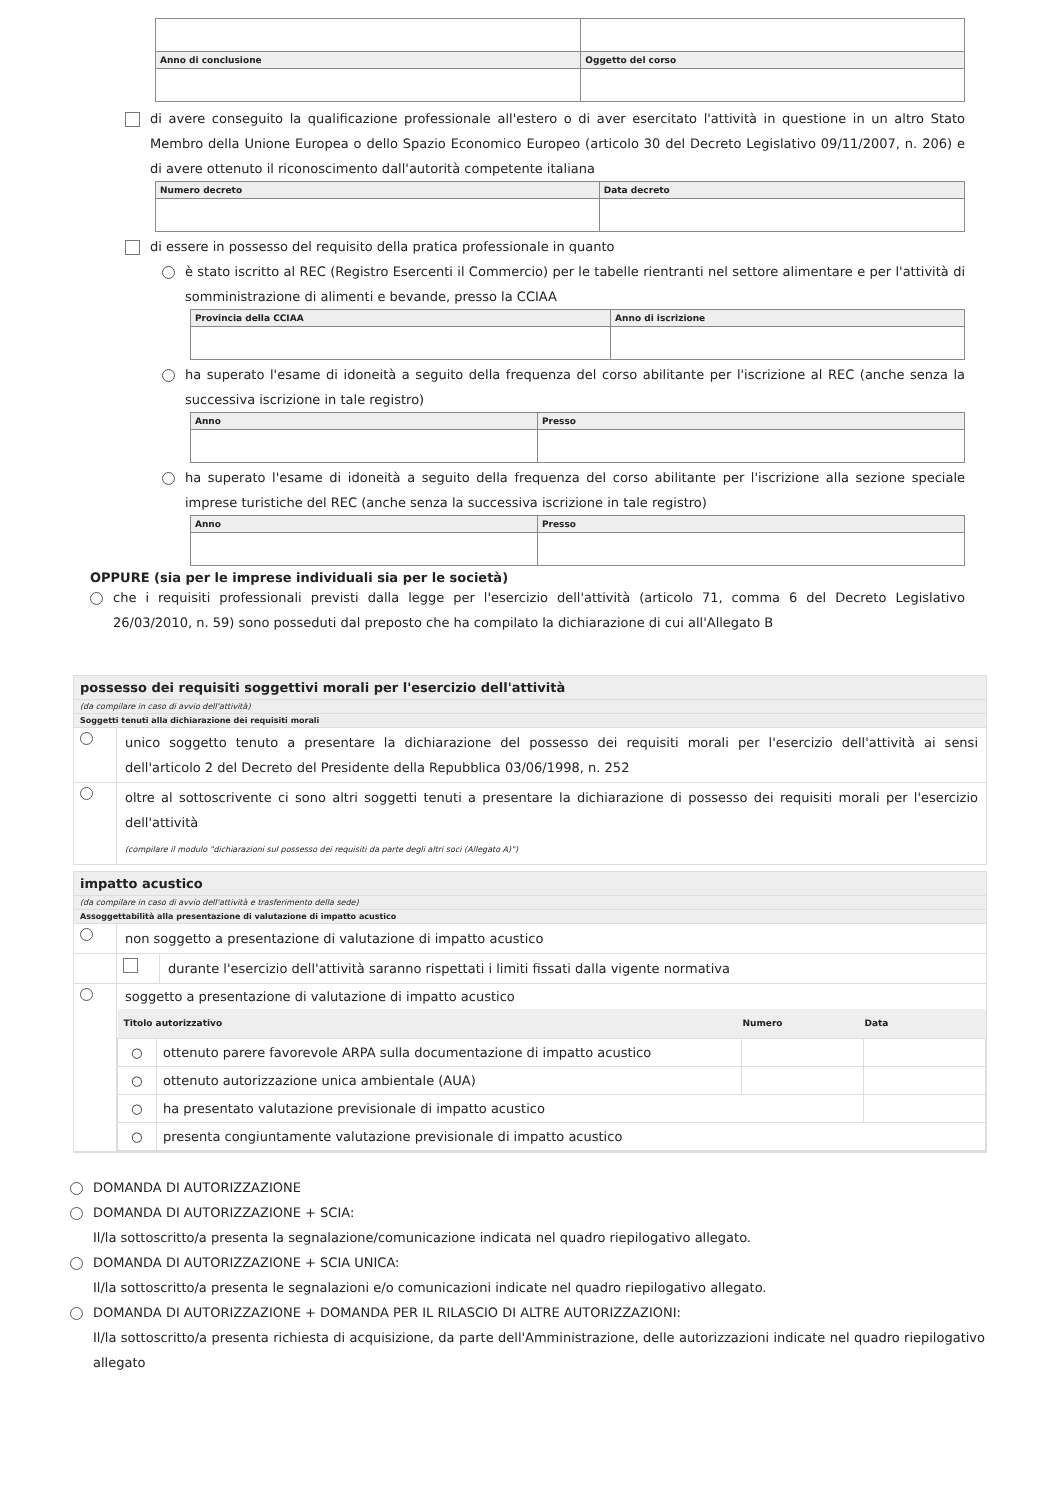| Anno di conclusione | Oggetto del corso |
| --- | --- |
di avere conseguito la qualificazione professionale all'estero o di aver esercitato l'attività in questione in un altro Stato Membro della Unione Europea o dello Spazio Economico Europeo (articolo 30 del Decreto Legislativo 09/11/2007, n. 206) e di avere ottenuto il riconoscimento dall'autorità competente italiana
| Numero decreto | Data decreto |
| --- | --- |
di essere in possesso del requisito della pratica professionale in quanto
è stato iscritto al REC (Registro Esercenti il Commercio) per le tabelle rientranti nel settore alimentare e per l'attività di somministrazione di alimenti e bevande, presso la CCIAA
| Provincia della CCIAA | Anno di iscrizione |
| --- | --- |
ha superato l'esame di idoneità a seguito della frequenza del corso abilitante per l'iscrizione al REC (anche senza la successiva iscrizione in tale registro)
| Anno | Presso |
| --- | --- |
ha superato l'esame di idoneità a seguito della frequenza del corso abilitante per l'iscrizione alla sezione speciale imprese turistiche del REC (anche senza la successiva iscrizione in tale registro)
| Anno | Presso |
| --- | --- |
OPPURE (sia per le imprese individuali sia per le società)
che i requisiti professionali previsti dalla legge per l'esercizio dell'attività (articolo 71, comma 6 del Decreto Legislativo 26/03/2010, n. 59) sono posseduti dal preposto che ha compilato la dichiarazione di cui all'Allegato B
possesso dei requisiti soggettivi morali per l'esercizio dell'attività
(da compilare in caso di avvio dell'attività)
Soggetti tenuti alla dichiarazione dei requisiti morali
unico soggetto tenuto a presentare la dichiarazione del possesso dei requisiti morali per l'esercizio dell'attività ai sensi dell'articolo 2 del Decreto del Presidente della Repubblica 03/06/1998, n. 252
oltre al sottoscrivente ci sono altri soggetti tenuti a presentare la dichiarazione di possesso dei requisiti morali per l'esercizio dell'attività
(compilare il modulo "dichiarazioni sul possesso dei requisiti da parte degli altri soci (Allegato A)")
impatto acustico
(da compilare in caso di avvio dell'attività e trasferimento della sede)
Assoggettabilità alla presentazione di valutazione di impatto acustico
non soggetto a presentazione di valutazione di impatto acustico
durante l'esercizio dell'attività saranno rispettati i limiti fissati dalla vigente normativa
soggetto a presentazione di valutazione di impatto acustico
| Titolo autorizzativo | | Numero | Data |
| ○ | ottenuto parere favorevole ARPA sulla documentazione di impatto acustico | | |
| ○ | ottenuto autorizzazione unica ambientale (AUA) | | |
| ○ | ha presentato valutazione previsionale di impatto acustico | | |
| ○ | presenta congiuntamente valutazione previsionale di impatto acustico | | |
DOMANDA DI AUTORIZZAZIONE
DOMANDA DI AUTORIZZAZIONE + SCIA:
Il/la sottoscritto/a presenta la segnalazione/comunicazione indicata nel quadro riepilogativo allegato.
DOMANDA DI AUTORIZZAZIONE + SCIA UNICA:
Il/la sottoscritto/a presenta le segnalazioni e/o comunicazioni indicate nel quadro riepilogativo allegato.
DOMANDA DI AUTORIZZAZIONE + DOMANDA PER IL RILASCIO DI ALTRE AUTORIZZAZIONI:
Il/la sottoscritto/a presenta richiesta di acquisizione, da parte dell'Amministrazione, delle autorizzazioni indicate nel quadro riepilogativo allegato